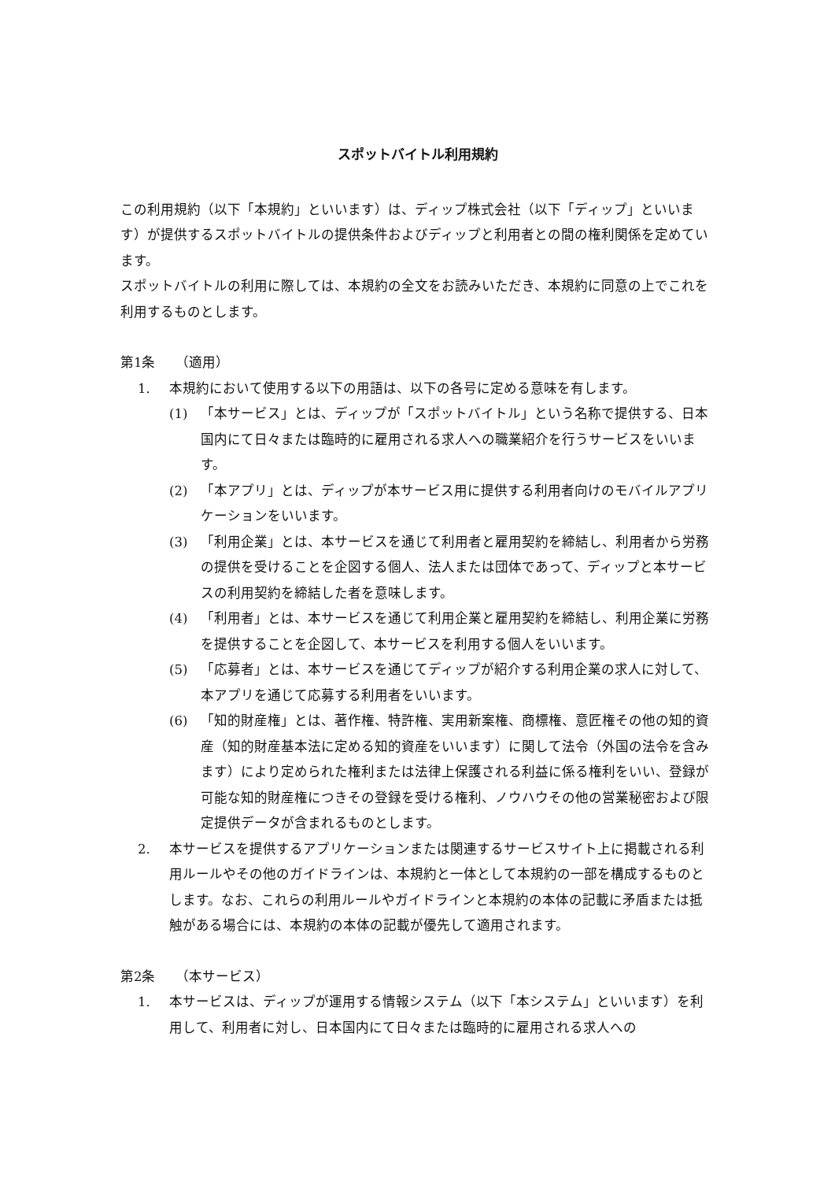スポットバイトル利用規約
この利用規約（以下「本規約」といいます）は、ディップ株式会社（以下「ディップ」といいます）が提供するスポットバイトルの提供条件およびディップと利用者との間の権利関係を定めています。
スポットバイトルの利用に際しては、本規約の全文をお読みいただき、本規約に同意の上でこれを利用するものとします。
第1条　　（適用）
1. 本規約において使用する以下の用語は、以下の各号に定める意味を有します。
(1) 「本サービス」とは、ディップが「スポットバイトル」という名称で提供する、日本国内にて日々または臨時的に雇用される求人への職業紹介を行うサービスをいいます。
(2) 「本アプリ」とは、ディップが本サービス用に提供する利用者向けのモバイルアプリケーションをいいます。
(3) 「利用企業」とは、本サービスを通じて利用者と雇用契約を締結し、利用者から労務の提供を受けることを企図する個人、法人または団体であって、ディップと本サービスの利用契約を締結した者を意味します。
(4) 「利用者」とは、本サービスを通じて利用企業と雇用契約を締結し、利用企業に労務を提供することを企図して、本サービスを利用する個人をいいます。
(5) 「応募者」とは、本サービスを通じてディップが紹介する利用企業の求人に対して、本アプリを通じて応募する利用者をいいます。
(6) 「知的財産権」とは、著作権、特許権、実用新案権、商標権、意匠権その他の知的資産（知的財産基本法に定める知的資産をいいます）に関して法令（外国の法令を含みます）により定められた権利または法律上保護される利益に係る権利をいい、登録が可能な知的財産権につきその登録を受ける権利、ノウハウその他の営業秘密および限定提供データが含まれるものとします。
2. 本サービスを提供するアプリケーションまたは関連するサービスサイト上に掲載される利用ルールやその他のガイドラインは、本規約と一体として本規約の一部を構成するものとします。なお、これらの利用ルールやガイドラインと本規約の本体の記載に矛盾または抵触がある場合には、本規約の本体の記載が優先して適用されます。
第2条　　（本サービス）
1. 本サービスは、ディップが運用する情報システム（以下「本システム」といいます）を利用して、利用者に対し、日本国内にて日々または臨時的に雇用される求人への